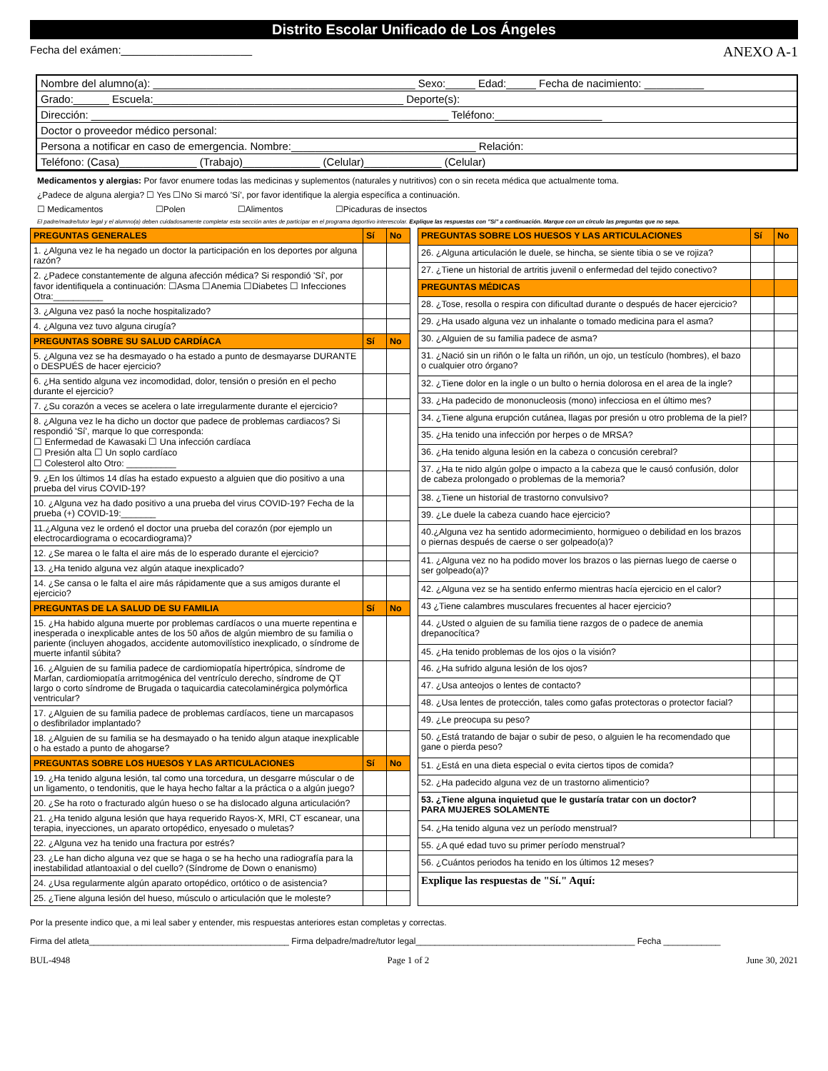Distrito Escolar Unificado de Los Ángeles
Fecha del exámen:______________________ ANEXO A-1
Nombre del alumno(a): ____________________________________________ Sexo:_____ Edad:_____ Fecha de nacimiento: __________
Grado:______ Escuela:__________________________________________ Deporte(s):
Dirección: ____________________________________________________________ Teléfono:__________________
Doctor o proveedor médico personal:
Persona a notificar en caso de emergencia. Nombre:_______________________________ Relación:
Teléfono: (Casa)_____________ (Trabajo)_____________ (Celular)_____________ (Celular)
Medicamentos y alergias: Por favor enumere todas las medicinas y suplementos (naturales y nutritivos) con o sin receta médica que actualmente toma.
¿Padece de alguna alergia? ☐ Yes ☐No Si marcó 'Sí', por favor identifique la alergia específica a continuación.
☐ Medicamentos ☐Polen ☐Alimentos ☐Picaduras de insectos
El padre/madre/tutor legal y el alumno(a) deben cuidadosamente completar esta sección antes de participar en el programa deportivo interescolar. Explique las respuestas con "Sí" a continuación. Marque con un círculo las preguntas que no sepa.
| PREGUNTAS GENERALES | Sí | No |
| --- | --- | --- |
| 1. ¿Alguna vez le ha negado un doctor la participación en los deportes por alguna razón? | | |
| 2. ¿Padece constantemente de alguna afección médica? Si respondió 'Sí', por favor identifiquela a continuación: ☐Asma ☐Anemia ☐Diabetes ☐ Infecciones Otra:__________ | | |
| 3. ¿Alguna vez pasó la noche hospitalizado? | | |
| 4. ¿Alguna vez tuvo alguna cirugía? | | |
| PREGUNTAS SOBRE SU SALUD CARDÍACA | Sí | No |
| 5. ¿Alguna vez se ha desmayado o ha estado a punto de desmayarse DURANTE o DESPUÉS de hacer ejercicio? | | |
| 6. ¿Ha sentido alguna vez incomodidad, dolor, tensión o presión en el pecho durante el ejercicio? | | |
| 7. ¿Su corazón a veces se acelera o late irregularmente durante el ejercicio? | | |
| 8. ¿Alguna vez le ha dicho un doctor que padece de problemas cardiacos? Si respondió 'Sí', marque lo que corresponda: ☐ Enfermedad de Kawasaki ☐ Una infección cardíaca ☐ Presión alta ☐ Un soplo cardíaco ☐ Colesterol alto Otro: __________ | | |
| 9. ¿En los últimos 14 días ha estado expuesto a alguien que dio positivo a una prueba del virus COVID-19? | | |
| 10. ¿Alguna vez ha dado positivo a una prueba del virus COVID-19? Fecha de la prueba (+) COVID-19:_______ | | |
| 11.¿Alguna vez le ordenó el doctor una prueba del corazón (por ejemplo un electrocardiograma o ecocardiograma)? | | |
| 12. ¿Se marea o le falta el aire más de lo esperado durante el ejercicio? | | |
| 13. ¿Ha tenido alguna vez algún ataque inexplicado? | | |
| 14. ¿Se cansa o le falta el aire más rápidamente que a sus amigos durante el ejercicio? | | |
| PREGUNTAS DE LA SALUD DE SU FAMILIA | Sí | No |
| 15. ¿Ha habido alguna muerte por problemas cardíacos o una muerte repentina e inesperada o inexplicable antes de los 50 años de algún miembro de su familia o pariente (incluyen ahogados, accidente automovilístico inexplicado, o síndrome de muerte infantil súbita? | | |
| 16. ¿Alguien de su familia padece de cardiomiopatía hipertrópica, síndrome de Marfan, cardiomiopatía arritmogénica del ventrículo derecho, síndrome de QT largo o corto síndrome de Brugada o taquicardia catecolaminérgica polymórfica ventricular? | | |
| 17. ¿Alguien de su familia padece de problemas cardíacos, tiene un marcapasos o desfibrilador implantado? | | |
| 18. ¿Alguien de su familia se ha desmayado o ha tenido algun ataque inexplicable o ha estado a punto de ahogarse? | | |
| PREGUNTAS SOBRE LOS HUESOS Y LAS ARTICULACIONES | Sí | No |
| 19. ¿Ha tenido alguna lesión, tal como una torcedura, un desgarre múscular o de un ligamento, o tendonitis, que le haya hecho faltar a la práctica o a algún juego? | | |
| 20. ¿Se ha roto o fracturado algún hueso o se ha dislocado alguna articulación? | | |
| 21. ¿Ha tenido alguna lesión que haya requerido Rayos-X, MRI, CT escanear, una terapia, inyecciones, un aparato ortopédico, enyesado o muletas? | | |
| 22. ¿Alguna vez ha tenido una fractura por estrés? | | |
| 23. ¿Le han dicho alguna vez que se haga o se ha hecho una radiografía para la inestabilidad atlantoaxial o del cuello? (Síndrome de Down o enanismo) | | |
| 24. ¿Usa regularmente algún aparato ortopédico, ortótico o de asistencia? | | |
| 25. ¿Tiene alguna lesión del hueso, músculo o articulación que le moleste? | | |
| PREGUNTAS SOBRE LOS HUESOS Y LAS ARTICULACIONES | Sí | No |
| --- | --- | --- |
| 26. ¿Alguna articulación le duele, se hincha, se siente tibia o se ve rojiza? | | |
| 27. ¿Tiene un historial de artritis juvenil o enfermedad del tejido conectivo? | | |
| PREGUNTAS MÉDICAS | | |
| 28. ¿Tose, resolla o respira con dificultad durante o después de hacer ejercicio? | | |
| 29. ¿Ha usado alguna vez un inhalante o tomado medicina para el asma? | | |
| 30. ¿Alguien de su familia padece de asma? | | |
| 31. ¿Nació sin un riñón o le falta un riñón, un ojo, un testículo (hombres), el bazo o cualquier otro órgano? | | |
| 32. ¿Tiene dolor en la ingle o un bulto o hernia dolorosa en el area de la ingle? | | |
| 33. ¿Ha padecido de mononucleosis (mono) infecciosa en el último mes? | | |
| 34. ¿Tiene alguna erupción cutánea, llagas por presión u otro problema de la piel? | | |
| 35. ¿Ha tenido una infección por herpes o de MRSA? | | |
| 36. ¿Ha tenido alguna lesión en la cabeza o concusión cerebral? | | |
| 37. ¿Ha te nido algún golpe o impacto a la cabeza que le causó confusión, dolor de cabeza prolongado o problemas de la memoria? | | |
| 38. ¿Tiene un historial de trastorno convulsivo? | | |
| 39. ¿Le duele la cabeza cuando hace ejercicio? | | |
| 40.¿Alguna vez ha sentido adormecimiento, hormigueo o debilidad en los brazos o piernas después de caerse o ser golpeado(a)? | | |
| 41. ¿Alguna vez no ha podido mover los brazos o las piernas luego de caerse o ser golpeado(a)? | | |
| 42. ¿Alguna vez se ha sentido enfermo mientras hacía ejercicio en el calor? | | |
| 43 ¿Tiene calambres musculares frecuentes al hacer ejercicio? | | |
| 44. ¿Usted o alguien de su familia tiene razgos de o padece de anemia drepanocítica? | | |
| 45. ¿Ha tenido problemas de los ojos o la visión? | | |
| 46. ¿Ha sufrido alguna lesión de los ojos? | | |
| 47. ¿Usa anteojos o lentes de contacto? | | |
| 48. ¿Usa lentes de protección, tales como gafas protectoras o protector facial? | | |
| 49. ¿Le preocupa su peso? | | |
| 50. ¿Está tratando de bajar o subir de peso, o alguien le ha recomendado que gane o pierda peso? | | |
| 51. ¿Está en una dieta especial o evita ciertos tipos de comida? | | |
| 52. ¿Ha padecido alguna vez de un trastorno alimenticio? | | |
| 53. ¿Tiene alguna inquietud que le gustaría tratar con un doctor? PARA MUJERES SOLAMENTE | | |
| 54. ¿Ha tenido alguna vez un período menstrual? | | |
| 55. ¿A qué edad tuvo su primer período menstrual? | | |
| 56. ¿Cuántos periodos ha tenido en los últimos 12 meses? | | |
| Explique las respuestas de "Sí." Aquí: | | |
Por la presente indico que, a mi leal saber y entender, mis respuestas anteriores estan completas y correctas.
Firma del atleta__________________________________________ Firma delpadre/madre/tutor legal______________________________________________ Fecha ____________
BUL-4948 Page 1 of 2 June 30, 2021